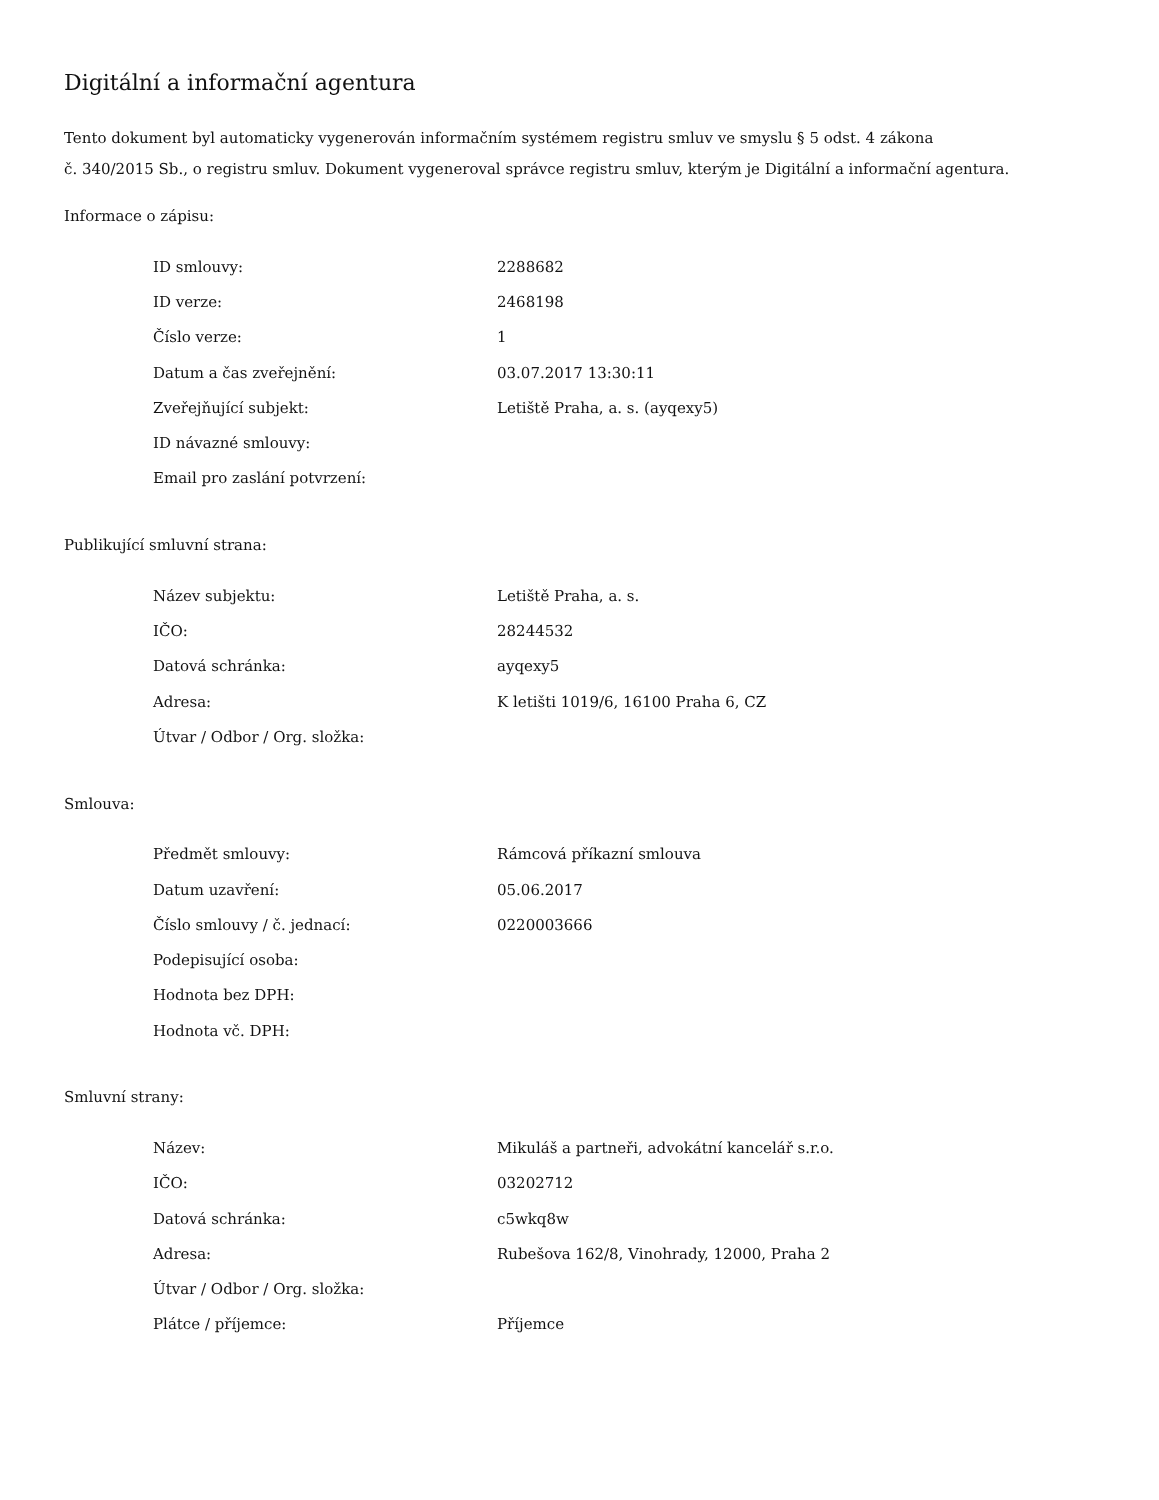Digitální a informační agentura
Tento dokument byl automaticky vygenerován informačním systémem registru smluv ve smyslu § 5 odst. 4 zákona
č. 340/2015 Sb., o registru smluv. Dokument vygeneroval správce registru smluv, kterým je Digitální a informační agentura.
Informace o zápisu:
| ID smlouvy: | 2288682 |
| ID verze: | 2468198 |
| Číslo verze: | 1 |
| Datum a čas zveřejnění: | 03.07.2017 13:30:11 |
| Zveřejňující subjekt: | Letiště Praha, a. s. (ayqexy5) |
| ID návazné smlouvy: | |
| Email pro zaslání potvrzení: | |
Publikující smluvní strana:
| Název subjektu: | Letiště Praha, a. s. |
| IČO: | 28244532 |
| Datová schránka: | ayqexy5 |
| Adresa: | K letišti 1019/6, 16100 Praha 6, CZ |
| Útvar / Odbor / Org. složka: | |
Smlouva:
| Předmět smlouvy: | Rámcová příkazní smlouva |
| Datum uzavření: | 05.06.2017 |
| Číslo smlouvy / č. jednací: | 0220003666 |
| Podepisující osoba: | |
| Hodnota bez DPH: | |
| Hodnota vč. DPH: | |
Smluvní strany:
| Název: | Mikuláš a partneři, advokátní kancelář s.r.o. |
| IČO: | 03202712 |
| Datová schránka: | c5wkq8w |
| Adresa: | Rubešova 162/8, Vinohrady, 12000, Praha 2 |
| Útvar / Odbor / Org. složka: | |
| Plátce / příjemce: | Příjemce |